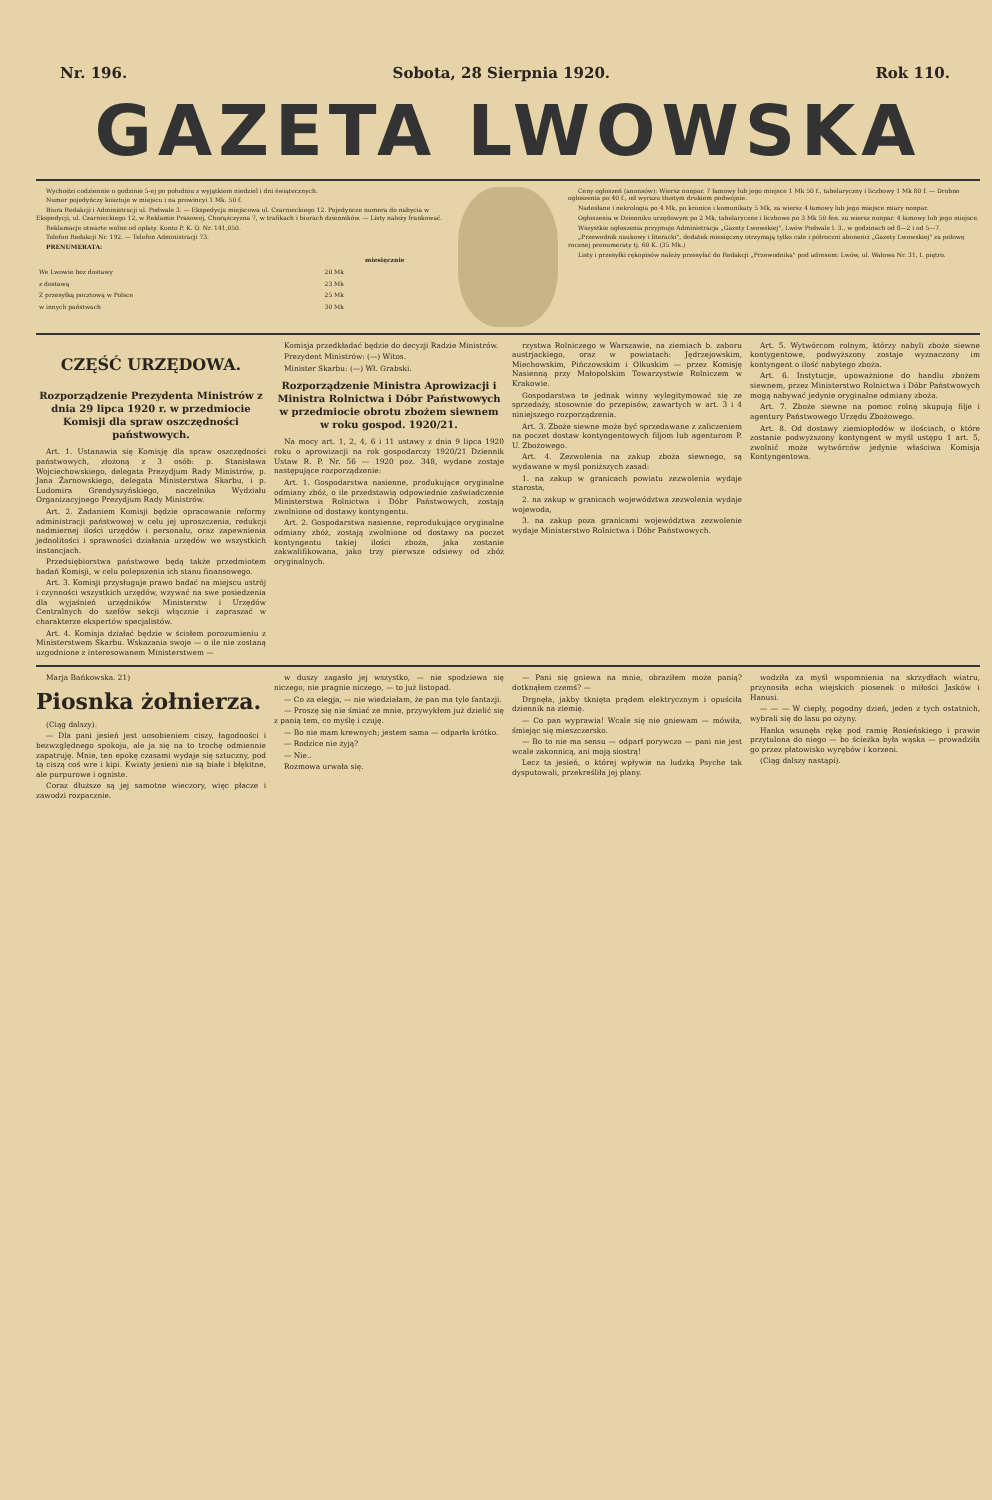Nr. 196. Sobota, 28 Sierpnia 1920. Rok 110.
GAZETA LWOWSKA
Wychodzi codziennie o godzinie 5-ej po południu z wyjątkiem niedziel i dni świątecznych.
Numer pojedyńczy kosztuje w miejscu i na prowincyi 1 Mk. 50 f.
Biura Redakcji i Administracji ul. Podwale 3. — Ekspedycja miejscowa ul. Czarnieckiego 12. Pojedyncze numera do nabycia w Ekspedycji, ul. Czarnieckiego 12, w Reklamie Prasowej, Chorążczyzna 7, w trafikach i biurach dzienników. — Listy należy frankować.
Reklamacje otwarte wolne od opłaty. Konto P. K. O. Nr. 141,050.
Telefon Redakcji Nr. 192. — Telefon Administracji 73.
PRENUMERATA:
| | miesięcznie |
| --- | --- |
| We Lwowie bez dostawy | 20 Mk |
| z dostawą | 23 Mk |
| Z przesyłką pocztową w Polsce | 25 Mk |
| w innych państwach | 30 Mk |
Ceny ogłoszeń (anonsów): Wiersz nonpar. 7 łamowy lub jego miejsce 1 Mk 50 f., tabelaryczny i liczbowy 1 Mk 80 f. — Drobne ogłoszenia po 40 f., od wyrazu tłustym drukiem podwójnie.
Nadesłane i nekrologia po 4 Mk, po kronice i komunikaty 5 Mk, za wiersz 4 łamowy lub jego miejsce miary nonpar.
Ogłoszenia w Dzienniku urzędowym po 2 Mk, tabelaryczne i liczbowe po 3 Mk 50 fen. za wiersz nonpar. 4 łamowy lub jego miejsce.
Wszystkie ogłoszenia przyjmuje Administracja „Gazety Lwowskiej", Lwów Podwale l. 3., w godzinach od 8—2 i od 5—7.
„Przewodnik naukowy i literacki", dodatek miesięczny otrzymają tylko całe i półroczni abonenci „Gazety Lwowskiej" za połowę rocznej prenumeraty tj. 60 K. (35 Mk.)
Listy i przesyłki rękopisów należy przesyłać do Redakcji „Przewodnika" pod adresem: Lwów, ul. Wałowa Nr. 31, I. piętro.
CZĘŚĆ URZĘDOWA.
Rozporządzenie Prezydenta Ministrów z dnia 29 lipca 1920 r. w przedmiocie Komisji dla spraw oszczędności państwowych.
Art. 1. Ustanawia się Komisję dla spraw oszczędności państwowych, złożoną z 3 osób: p. Stanisława Wojciechowskiego, delegata Prezydjum Rady Ministrów, p. Jana Żarnowskiego, delegata Ministerstwa Skarbu, i p. Ludomira Grendyszyńskiego, naczelnika Wydziału Organizacyjnego Prezydjum Rady Ministrów.
Art. 2. Zadaniem Komisji będzie opracowanie reformy administracji państwowej w celu jej uproszczenia, redukcji nadmiernej ilości urzędów i personalu, oraz zapewnienia jednolitości i sprawności działania urzędów we wszystkich instancjach.
Przedsiębiorstwa państwowe będą także przedmiotem badań Komisji, w celu polepszenia ich stanu finansowego.
Art. 3. Komisji przysługuje prawo badać na miejscu ustrój i czynności wszystkich urzędów, wzywać na swe posiedzenia dla wyjaśnień urzędników Ministerstw i Urzędów Centralnych do szefów sekcji włącznie i zapraszać w charakterze ekspertów specjalistów.
Art. 4. Komisja działać będzie w ścisłem porozumieniu z Ministerstwem Skarbu. Wskazania swoje — o ile nie zostaną uzgodnione z interesowanem Ministerstwem —
Komisja przedkładać będzie do decyzji Radzie Ministrów.
Prezydent Ministrów: (—) Witos.
Minister Skarbu: (—) Wł. Grabski.
Rozporządzenie Ministra Aprowizacji i Ministra Rolnictwa i Dóbr Państwowych w przedmiocie obrotu zbożem siewnem w roku gospod. 1920/21.
Na mocy art. 1, 2, 4, 6 i 11 ustawy z dnia 9 lipca 1920 roku o aprowizacji na rok gospodarczy 1920/21 Dziennik Ustaw R. P. Nr. 56 — 1920 poz. 348, wydane zostaje następujące rozporządzenie:
Art. 1. Gospodarstwa nasienne, produkujące oryginalne odmiany zbóż, o ile przedstawią odpowiednie zaświadczenie Ministerstwa Rolnictwa i Dóbr Państwowych, zostają zwolnione od dostawy kontyngentu.
Art. 2. Gospodarstwa nasienne, reprodukujące oryginalne odmiany zbóż, zostają zwolnione od dostawy na poczet kontyngentu takiej ilości zboża, jaka zostanie zakwalifikowana, jako trzy pierwsze odsiewy od zbóż oryginalnych.
rzystwa Rolniczego w Warszawie, na ziemiach b. zaboru austrjackiego, oraz w powiatach: Jędrzejowskim, Miechowskim, Pińczowskim i Olkuskim — przez Komisję Nasienną przy Małopolskim Towarzystwie Rolniczem w Krakowie.
Gospodarstwa te jednak winny wylegitymować się ze sprzedaży, stosownie do przepisów, zawartych w art. 3 i 4 niniejszego rozporządzenia.
Art. 3. Zboże siewne może być sprzedawane z zaliczeniem na poczet dostaw kontyngentowych filjom lub agenturom P. U. Zbożowego.
Art. 4. Zezwolenia na zakup zboża siewnego, są wydawane w myśl poniższych zasad:
1. na zakup w granicach powiatu zezwolenia wydaje starosta,
2. na zakup w granicach województwa zezwolenia wydaje wojewoda,
3. na zakup poza granicami województwa zezwolenie wydaje Ministerstwo Rolnictwa i Dóbr Państwowych.
Art. 5. Wytwórcom rolnym, którzy nabyli zboże siewne kontygentowe, podwyższony zostaje wyznaczony im kontyngent o ilość nabytego zboża.
Art. 6. Instytucje, upoważnione do handlu zbożem siewnem, przez Ministerstwo Rolnictwa i Dóbr Państwowych mogą nabywać jedynie oryginalne odmiany zboża.
Art. 7. Zboże siewne na pomoc rolną skupują filje i agentury Państwowego Urzędu Zbożowego.
Art. 8. Od dostawy ziemiopłodów w ilościach, o które zostanie podwyższony kontyngent w myśl ustępu 1 art. 5, zwolnić może wytwórców jedynie właściwa Komisja Kontyngentowa.
Marja Bańkowska. 21)
Piosnka żołnierza.
(Ciąg dalszy).
— Dla pani jesień jest uosobieniem ciszy, łagodności i bezwzględnego spokoju, ale ja się na to trochę odmiennie zapatruję. Mnie, ten epokę czasami wydaje się sztuczny, pod tą ciszą coś wre i kipi. Kwiaty jesieni nie są białe i błękitne, ale purpurowe i ogniste.
Coraz dłuższe są jej samotne wieczory, więc płacze i zawodzi rozpacznie.
w duszy zagasło jej wszystko, — nie spodziewa się niczego, nie pragnie niczego, — to już listopad.
— Co za elegja, — nie wiedziałam, że pan ma tyle fantazji.
— Proszę się nie śmiać ze mnie, przywykłem już dzielić się z panią tem, co myślę i czuję.
— Bo nie mam krewnych; jestem sama — odparła krótko.
— Rodzice nie żyją?
— Nie..
Rozmowa urwała się.
— Pani się gniewa na mnie, obraziłem może panią? dotknąłem czemś? —
Drgnęła, jakby tknięta prądem elektrycznym i opuściła dziennik na ziemię.
— Co pan wyprawia! Wcale się nie gniewam — mówiła, śmiejąc się mieszczersko.
— Bo to nie ma sensu — odparł porywczo — pani nie jest wcale zakonnicą, ani moją siostrą!
Lecz ta jesień, o której wpływie na ludzką Psyche tak dysputowali, przekreśliła jej plany.
wodziła za myśl wspomnienia na skrzydłach wiatru, przynosiła echa wiejskich piosenek o miłości Jasków i Hanusi.
— — — W ciepły, pogodny dzień, jeden z tych ostatnich, wybrali się do lasu po ożyny.
Hanka wsunęła rękę pod ramię Rosieńskiego i prawie przytulona do niego — bo ścieżka była wąska — prowadziła go przez płatowisko wyrębów i korzeni.
(Ciąg dalszy nastąpi).